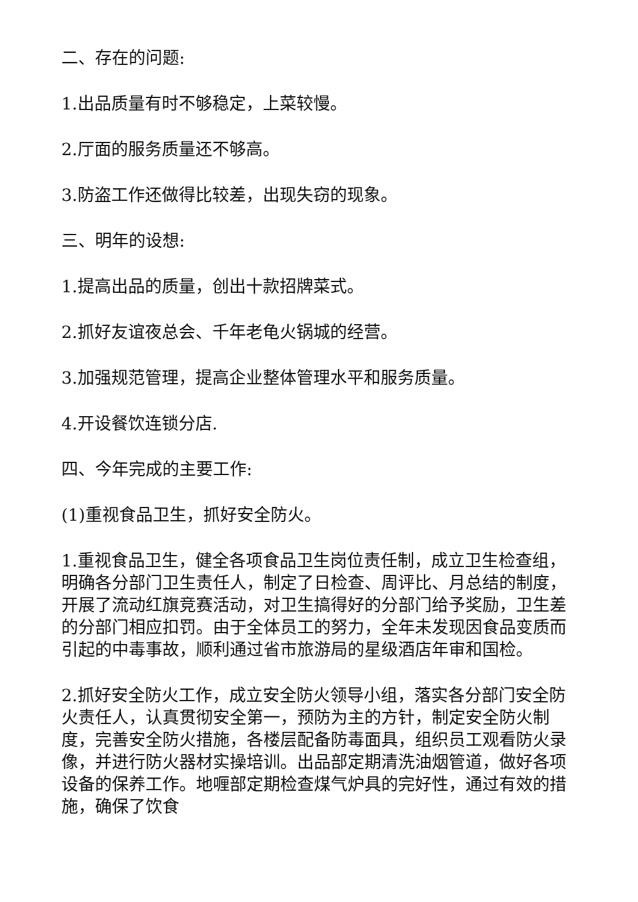二、存在的问题:
1.出品质量有时不够稳定，上菜较慢。
2.厅面的服务质量还不够高。
3.防盗工作还做得比较差，出现失窃的现象。
三、明年的设想:
1.提高出品的质量，创出十款招牌菜式。
2.抓好友谊夜总会、千年老龟火锅城的经营。
3.加强规范管理，提高企业整体管理水平和服务质量。
4.开设餐饮连锁分店.
四、今年完成的主要工作:
(1)重视食品卫生，抓好安全防火。
1.重视食品卫生，健全各项食品卫生岗位责任制，成立卫生检查组，明确各分部门卫生责任人，制定了日检查、周评比、月总结的制度，开展了流动红旗竞赛活动，对卫生搞得好的分部门给予奖励，卫生差的分部门相应扣罚。由于全体员工的努力，全年未发现因食品变质而引起的中毒事故，顺利通过省市旅游局的星级酒店年审和国检。
2.抓好安全防火工作，成立安全防火领导小组，落实各分部门安全防火责任人，认真贯彻安全第一，预防为主的方针，制定安全防火制度，完善安全防火措施，各楼层配备防毒面具，组织员工观看防火录像，并进行防火器材实操培训。出品部定期清洗油烟管道，做好各项设备的保养工作。地喱部定期检查煤气炉具的完好性，通过有效的措施，确保了饮食